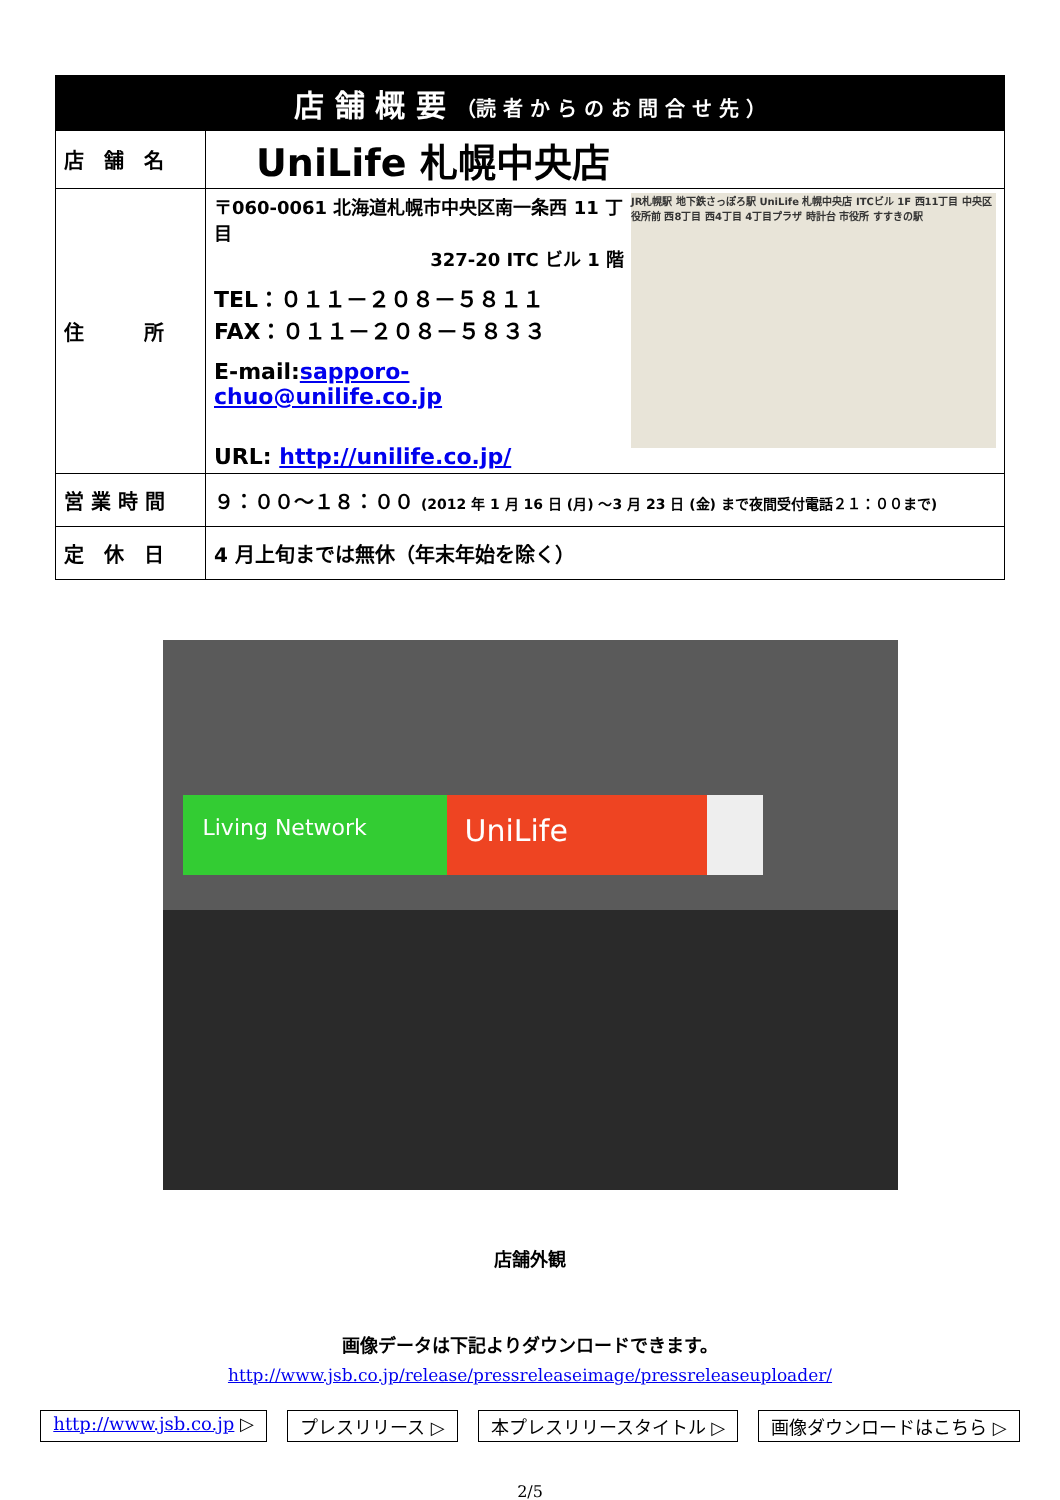| 店 舗 概 要 （読 者 か ら の お 問 合 せ 先 ） | |
| --- | --- |
| 店 舗 名 | UniLife 札幌中央店 |
| 住 所 | JR札幌駅 地下鉄さっぽろ駅 UniLife 札幌中央店 ITCビル 1F 西11丁目 中央区役所前 西8丁目 西4丁目 4丁目プラザ 時計台 市役所 すすきの駅 〒060-0061 北海道札幌市中央区南一条西 11 丁目 327-20 ITC ビル 1 階 TEL：０１１－２０８－５８１１ FAX：０１１－２０８－５８３３ E-mail: sapporo-chuo@unilife.co.jp URL: http://unilife.co.jp/ |
| 営 業 時 間 | ９：００～１８：００ (2012 年 1 月 16 日 (月) ～3 月 23 日 (金) まで夜間受付電話２１：００まで) |
| 定 休 日 | 4 月上旬までは無休（年末年始を除く） |
Living Network
UniLife
店舗外観
画像データは下記よりダウンロードできます。
http://www.jsb.co.jp/release/pressreleaseimage/pressreleaseuploader/
http://www.jsb.co.jp ▷ プレスリリース ▷ 本プレスリリースタイトル ▷ 画像ダウンロードはこちら ▷
2/5